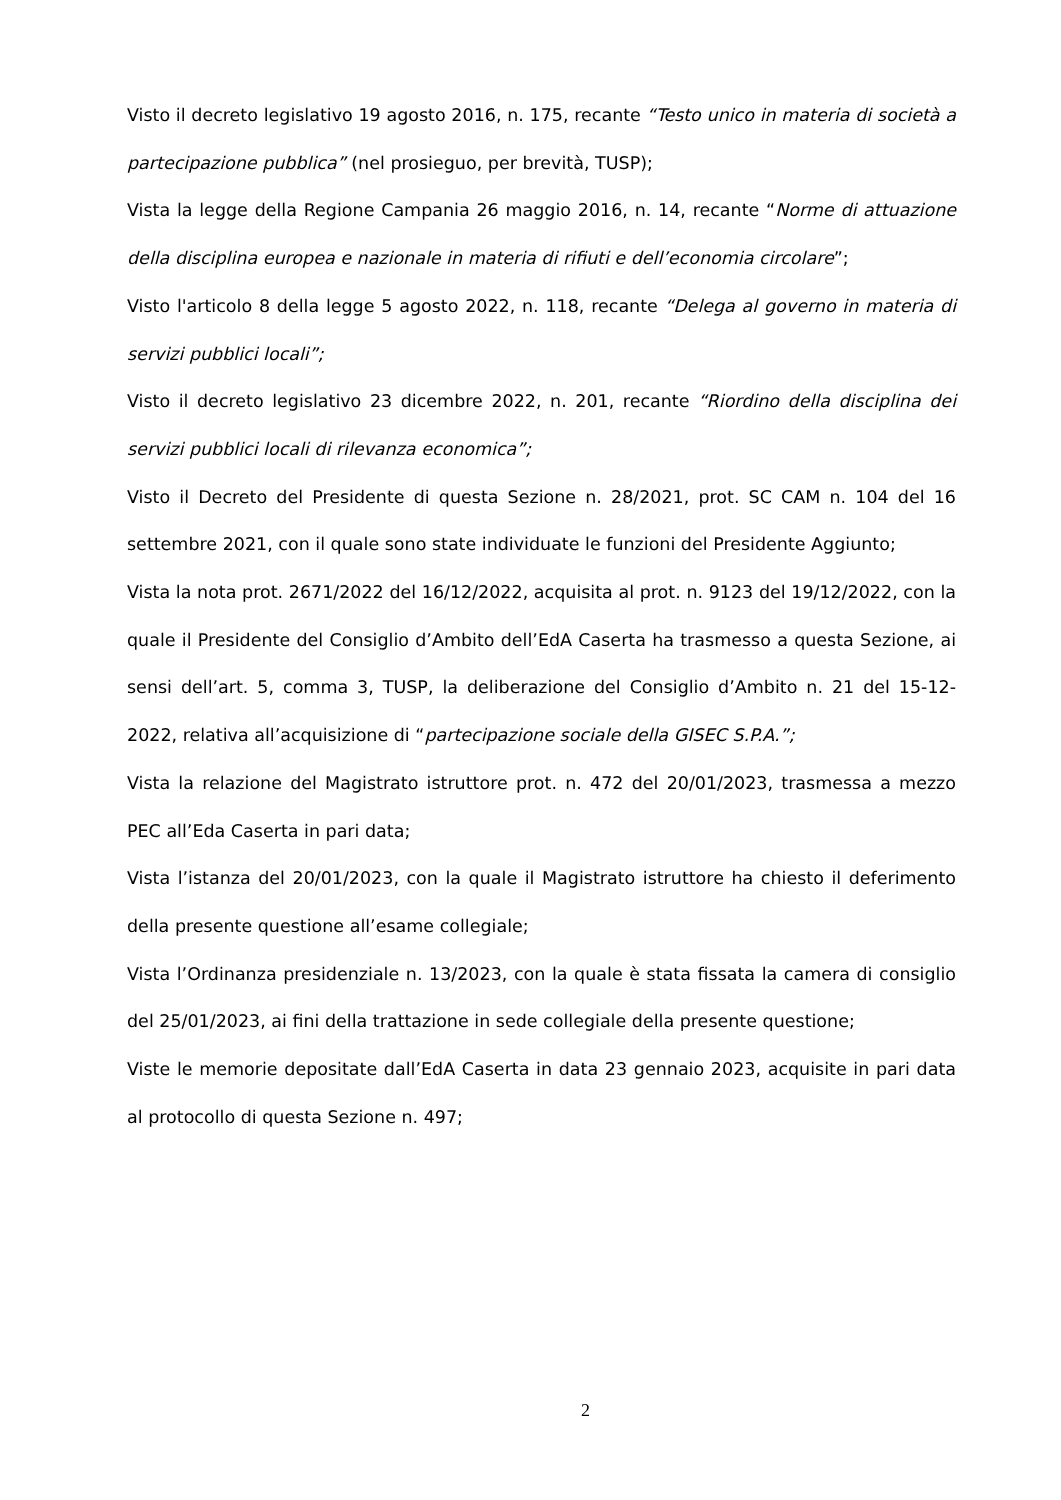Visto il decreto legislativo 19 agosto 2016, n. 175, recante “Testo unico in materia di società a partecipazione pubblica” (nel prosieguo, per brevità, TUSP);
Vista la legge della Regione Campania 26 maggio 2016, n. 14, recante “Norme di attuazione della disciplina europea e nazionale in materia di rifiuti e dell’economia circolare”;
Visto l'articolo 8 della legge 5 agosto 2022, n. 118, recante “Delega al governo in materia di servizi pubblici locali”;
Visto il decreto legislativo 23 dicembre 2022, n. 201, recante “Riordino della disciplina dei servizi pubblici locali di rilevanza economica”;
Visto il Decreto del Presidente di questa Sezione n. 28/2021, prot. SC CAM n. 104 del 16 settembre 2021, con il quale sono state individuate le funzioni del Presidente Aggiunto;
Vista la nota prot. 2671/2022 del 16/12/2022, acquisita al prot. n. 9123 del 19/12/2022, con la quale il Presidente del Consiglio d’Ambito dell’EdA Caserta ha trasmesso a questa Sezione, ai sensi dell’art. 5, comma 3, TUSP, la deliberazione del Consiglio d’Ambito n. 21 del 15-12-2022, relativa all’acquisizione di “partecipazione sociale della GISEC S.P.A.”;
Vista la relazione del Magistrato istruttore prot. n. 472 del 20/01/2023, trasmessa a mezzo PEC all’Eda Caserta in pari data;
Vista l’istanza del 20/01/2023, con la quale il Magistrato istruttore ha chiesto il deferimento della presente questione all’esame collegiale;
Vista l’Ordinanza presidenziale n. 13/2023, con la quale è stata fissata la camera di consiglio del 25/01/2023, ai fini della trattazione in sede collegiale della presente questione;
Viste le memorie depositate dall’EdA Caserta in data 23 gennaio 2023, acquisite in pari data al protocollo di questa Sezione n. 497;
2